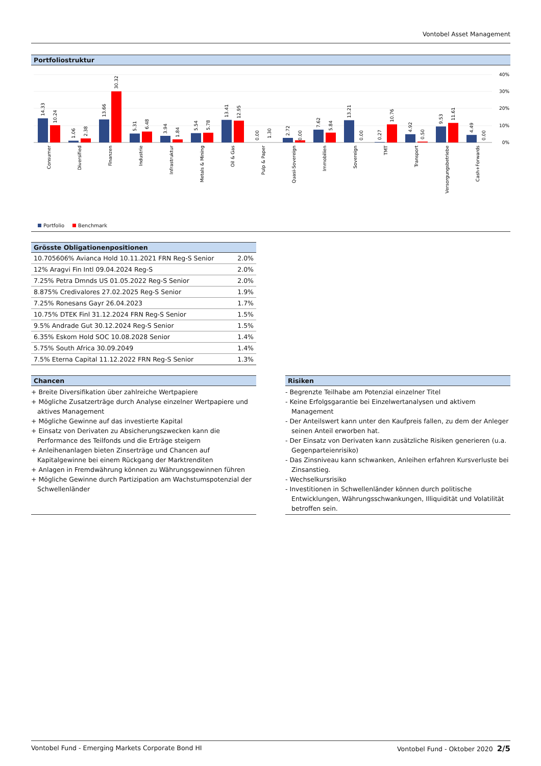Vontobel Asset Management
Portfoliostruktur
40%
30%
20%
10%
0%
14.33
10.24
1.06
2.38
13.66
30.32
5.31
6.48
3.94
1.84
5.54
5.78
13.41
12.95
0.00
1.30
2.72
0.00
7.62
5.84
13.21
0.00
0.27
10.76
4.92
0.50
9.53
11.61
4.49
0.00
Consumer
Diversified
Finanzen
Industrie
Infrastruktur
Metals & Mining
Oil & Gas
Pulp & Paper
Quasi-Sovereign
Immobilien
Sovereign
TMT
Transport
Versorgungsbetriebe
Cash+Forwards
Portfolio Benchmark
Grösste Obligationenpositionen
| 10.705606% Avianca Hold 10.11.2021 FRN Reg-S Senior | 2.0% |
| 12% Aragvi Fin Intl 09.04.2024 Reg-S | 2.0% |
| 7.25% Petra Dmnds US 01.05.2022 Reg-S Senior | 2.0% |
| 8.875% Credivalores 27.02.2025 Reg-S Senior | 1.9% |
| 7.25% Ronesans Gayr 26.04.2023 | 1.7% |
| 10.75% DTEK Finl 31.12.2024 FRN Reg-S Senior | 1.5% |
| 9.5% Andrade Gut 30.12.2024 Reg-S Senior | 1.5% |
| 6.35% Eskom Hold SOC 10.08.2028 Senior | 1.4% |
| 5.75% South Africa 30.09.2049 | 1.4% |
| 7.5% Eterna Capital 11.12.2022 FRN Reg-S Senior | 1.3% |
Chancen
+ Breite Diversifikation über zahlreiche Wertpapiere
+ Mögliche Zusatzerträge durch Analyse einzelner Wertpapiere und aktives Management
+ Mögliche Gewinne auf das investierte Kapital
+ Einsatz von Derivaten zu Absicherungszwecken kann die Performance des Teilfonds und die Erträge steigern
+ Anleihenanlagen bieten Zinserträge und Chancen auf Kapitalgewinne bei einem Rückgang der Marktrenditen
+ Anlagen in Fremdwährung können zu Währungsgewinnen führen
+ Mögliche Gewinne durch Partizipation am Wachstumspotenzial der Schwellenländer
Risiken
- Begrenzte Teilhabe am Potenzial einzelner Titel
- Keine Erfolgsgarantie bei Einzelwertanalysen und aktivem Management
- Der Anteilswert kann unter den Kaufpreis fallen, zu dem der Anleger seinen Anteil erworben hat.
- Der Einsatz von Derivaten kann zusätzliche Risiken generieren (u.a. Gegenparteienrisiko)
- Das Zinsniveau kann schwanken, Anleihen erfahren Kursverluste bei Zinsanstieg.
- Wechselkursrisiko
- Investitionen in Schwellenländer können durch politische Entwicklungen, Währungsschwankungen, Illiquidität und Volatilität betroffen sein.
Vontobel Fund - Emerging Markets Corporate Bond HI Vontobel Fund - Oktober 2020 2/5